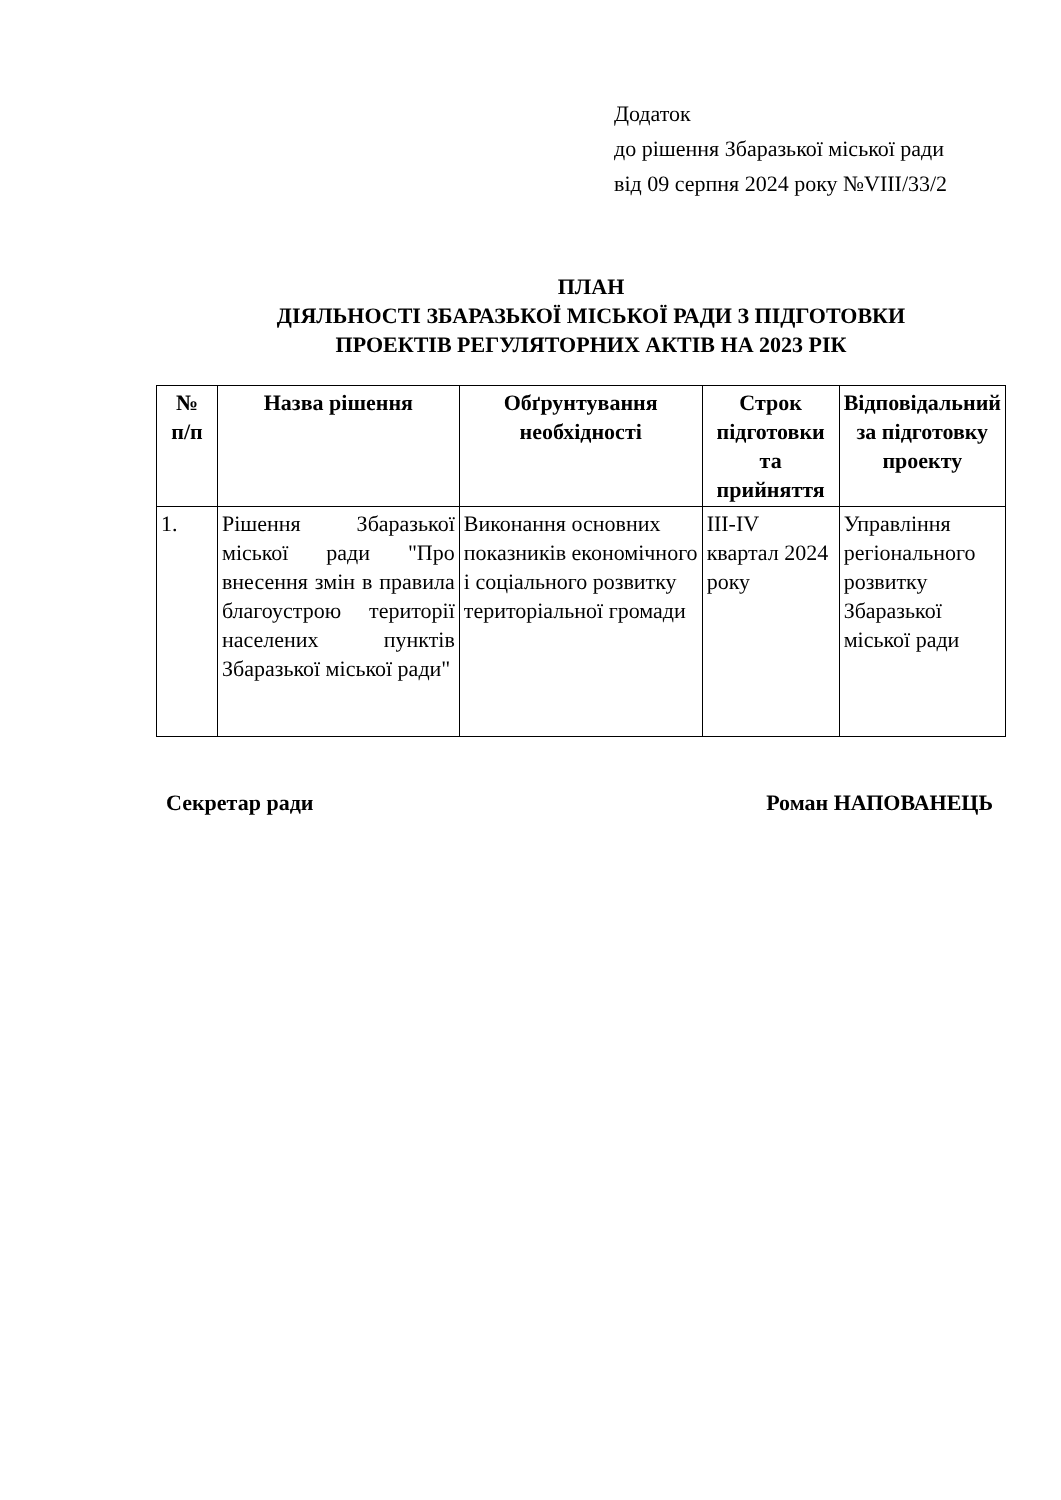Додаток
до рішення Збаразької міської ради
від 09 серпня 2024 року №VIII/33/2
ПЛАН
ДІЯЛЬНОСТІ ЗБАРАЗЬКОЇ МІСЬКОЇ РАДИ З ПІДГОТОВКИ
ПРОЕКТІВ РЕГУЛЯТОРНИХ АКТІВ НА 2023 РІК
| № п/п | Назва рішення | Обґрунтування необхідності | Строк підготовки та прийняття | Відповідальний за підготовку проекту |
| --- | --- | --- | --- | --- |
| 1. | Рішення Збаразької міської ради "Про внесення змін в правила благоустрою території населених пунктів Збаразької міської ради" | Виконання основних показників економічного і соціального розвитку територіальної громади | III-IV квартал 2024 року | Управління регіонального розвитку Збаразької міської ради |
Секретар ради Роман НАПОВАНЕЦЬ